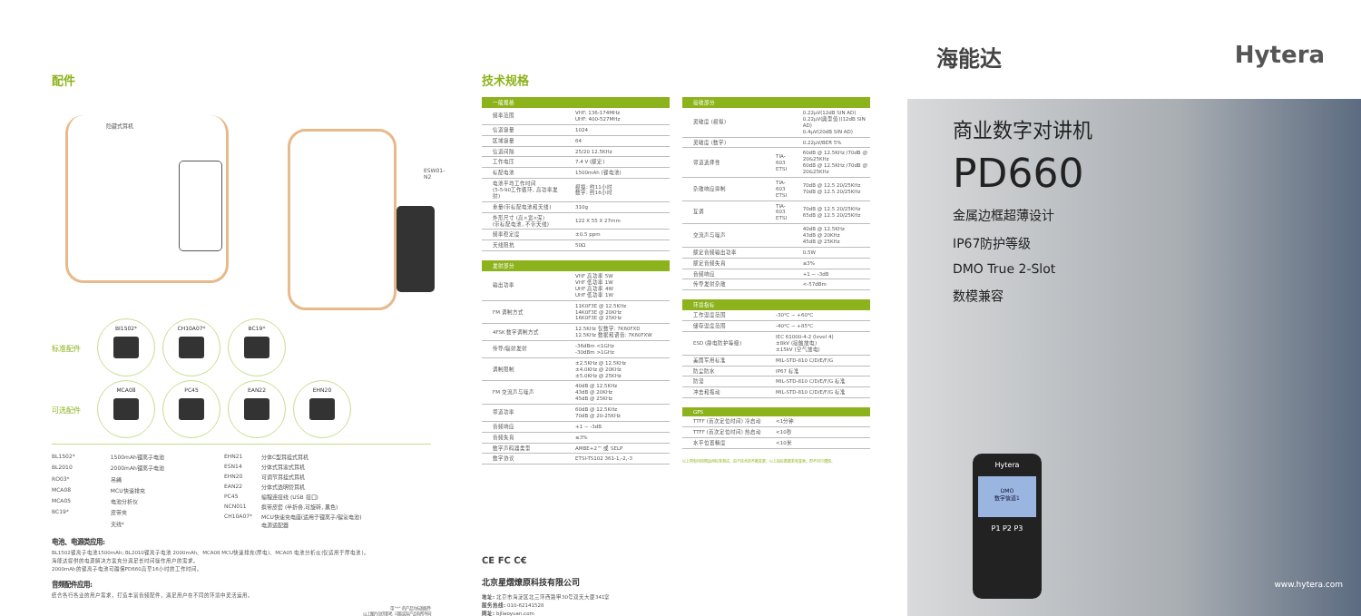配件
隐藏式耳机
ESW01-N2
标准配件
BI1502* CH10A07* BC19*
可选配件
MCA08 PC45 EAN22 EHN20
| BL1502* | 1500mAh锂离子电池 |
| BL2010 | 2000mAh锂离子电池 |
| RO03* | 吊绳 |
| MCA08 | MCU快速排充 |
| MCA05 | 电池分析仪 |
| BC19* | 皮带夹 |
| | 天线* |
| EHN21 | 分体C型耳挂式耳机 |
| ESN14 | 分体式耳塞式耳机 |
| EHN20 | 可调节耳挂式耳机 |
| EAN22 | 分体式透明管耳机 |
| PC45 | 编程连接线 (USB 接口) |
| NCN011 | 携带皮套 (半折叠,可旋转, 黑色) |
| CH10A07* | MCU快速充电座(适用于锂离子/镍氢电池) 电源适配器 |
电池、电源类应用:
BL1502锂离子电池1500mAh; BL2010锂离子电池 2000mAh、MCA08 MCU快速排充(厚电)、MCA05 电池分析仪(仅适用于厚电池)。
海能达提供的电源解决方案充分满足长时间操作用户的需求。
2000mAh的锂离子电池可确保PD660高至16小时的工作时间。
音频配件应用:
结合各行各业的用户需求，打造丰富音频配件，满足用户在不同的环境中灵活运用。
带 "*" 的产品为标准配件
以上图片仅供参考, 可能实际产品有所不同
技术规格
| 一般规格 | |
| --- | --- |
| 频率范围 | VHF: 136-174MHz UHF: 400-527MHz |
| 信道容量 | 1024 |
| 区域容量 | 64 |
| 信道间隔 | 25/20 12.5KHz |
| 工作电压 | 7.4 V (额定) |
| 标配电池 | 1500mAh (锂电池) |
| 电池平均工作时间 (5-5-90工作循环, 高功率发射) | 模拟: 约11小时 数字: 约16小时 |
| 重量(带标配电池和天线) | 310g |
| 外形尺寸 (高×宽×深) (带标配电池, 不带天线) | 122 X 55 X 27mm |
| 频率稳定度 | ±0.5 ppm |
| 天线阻抗 | 50Ω |
| 发射部分 | |
| --- | --- |
| 输出功率 | VHF 高功率 5W VHF 低功率 1W UHF 高功率 4W UHF 低功率 1W |
| FM 调制方式 | 11K0F3E @ 12.5KHz 14K0F3E @ 20KHz 16K0F3E @ 25KHz |
| 4FSK 数字调制方式 | 12.5KHz 仅数字: 7K60FXD 12.5KHz 数据和语音: 7K60FXW |
| 传导/辐射发射 | -36dBm <1GHz -30dBm >1GHz |
| 调制限制 | ±2.5KHz @ 12.5KHz ±4.0KHz @ 20KHz ±5.0KHz @ 25KHz |
| FM 交流声与噪声 | 40dB @ 12.5KHz 43dB @ 20KHz 45dB @ 25KHz |
| 邻道功率 | 60dB @ 12.5KHz 70dB @ 20-25KHz |
| 音频响应 | +1 ~ -3dB |
| 音频失真 | ≤3% |
| 数字声码器类型 | AMBE+2™ 或 SELP |
| 数字协议 | ETSI-TS102 361-1,-2,-3 |
| 接收部分 | | |
| --- | --- | --- |
| 灵敏度 (模拟) | | 0.22μV(12dB SIN AD) 0.22μV(典型值)(12dB SIN AD) 0.4μV(20dB SIN AD) |
| 灵敏度 (数字) | | 0.22μV/BER 5% |
| 邻道选择性 | TIA-603 ETSI | 60dB @ 12.5KHz /70dB @ 20&25KHz 60dB @ 12.5KHz /70dB @ 20&25KHz |
| 杂散响应抑制 | TIA-603 ETSI | 70dB @ 12.5 20/25KHz 70dB @ 12.5 20/25KHz |
| 互调 | TIA-603 ETSI | 70dB @ 12.5 20/25KHz 65dB @ 12.5 20/25KHz |
| 交流声与噪声 | | 40dB @ 12.5KHz 43dB @ 20KHz 45dB @ 25KHz |
| 额定音频输出功率 | | 0.5W |
| 额定音频失真 | | ≤3% |
| 音频响应 | | +1 ~ -3dB |
| 传导发射杂散 | | <-57dBm |
| 环境指标 | |
| --- | --- |
| 工作温度范围 | -30℃ ~ +60℃ |
| 储存温度范围 | -40℃ ~ +85℃ |
| ESD (静电防护等级) | IEC 61000-4-2 (level 4) ±8kV (接触放电) ±15kV (空气放电) |
| 美国军用标准 | MIL-STD-810 C/D/E/F/G |
| 防尘防水 | IP67 标准 |
| 防湿 | MIL-STD-810 C/D/E/F/G 标准 |
| 冲击和振动 | MIL-STD-810 C/D/E/F/G 标准 |
| GPS | |
| --- | --- |
| TTFF (首次定位时间) 冷启动 | <1分钟 |
| TTFF (首次定位时间) 热启动 | <10秒 |
| 水平位置精度 | <10米 |
以上所有均按照适用标准测试，由于技术的不断发展，以上指标数据若有变更，恕不另行通知。
CE FC C€
北京星熠燎原科技有限公司
地址: 北京市海淀区北三环西路甲30号双天大厦341室
服务热线: 010-62141528
网址: bjliaoyuan.com
海能达 Hytera
商业数字对讲机
PD660
金属边框超薄设计
IP67防护等级
DMO True 2-Slot
数模兼容
Hytera
DMO
数字信道1
P1 P2 P3
www.hytera.com